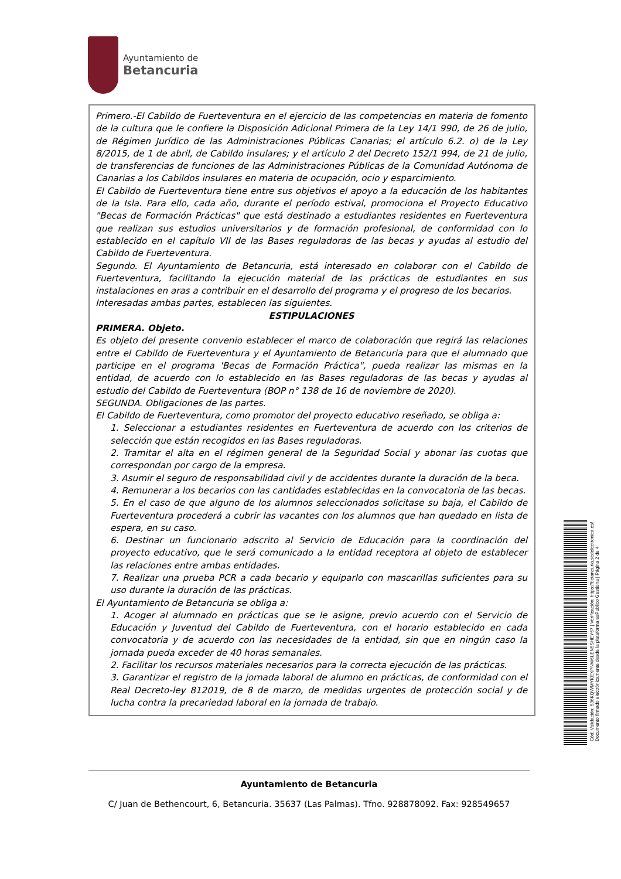Ayuntamiento de
Betancuria
Primero.-El Cabildo de Fuerteventura en el ejercicio de las competencias en materia de fomento de la cultura que le confiere la Disposición Adicional Primera de la Ley 14/1 990, de 26 de julio, de Régimen Jurídico de las Administraciones Públicas Canarias; el artículo 6.2. o) de la Ley 8/2015, de 1 de abril, de Cabildo insulares; y el artículo 2 del Decreto 152/1 994, de 21 de julio, de transferencias de funciones de las Administraciones Públicas de la Comunidad Autónoma de Canarias a los Cabildos insulares en materia de ocupación, ocio y esparcimiento.
El Cabildo de Fuerteventura tiene entre sus objetivos el apoyo a la educación de los habitantes de la Isla. Para ello, cada año, durante el período estival, promociona el Proyecto Educativo "Becas de Formación Prácticas" que está destinado a estudiantes residentes en Fuerteventura que realizan sus estudios universitarios y de formación profesional, de conformidad con lo establecido en el capítulo VII de las Bases reguladoras de las becas y ayudas al estudio del Cabildo de Fuerteventura.
Segundo. El Ayuntamiento de Betancuria, está interesado en colaborar con el Cabildo de Fuerteventura, facilitando la ejecución material de las prácticas de estudiantes en sus instalaciones en aras a contribuir en el desarrollo del programa y el progreso de los becarios.
Interesadas ambas partes, establecen las siguientes.
ESTIPULACIONES
PRIMERA. Objeto.
Es objeto del presente convenio establecer el marco de colaboración que regirá las relaciones entre el Cabildo de Fuerteventura y el Ayuntamiento de Betancuria para que el alumnado que participe en el programa 'Becas de Formación Práctica", pueda realizar las mismas en la entidad, de acuerdo con lo establecido en las Bases reguladoras de las becas y ayudas al estudio del Cabildo de Fuerteventura (BOP n° 138 de 16 de noviembre de 2020).
SEGUNDA. Obligaciones de las partes.
El Cabildo de Fuerteventura, como promotor del proyecto educativo reseñado, se obliga a:
1. Seleccionar a estudiantes residentes en Fuerteventura de acuerdo con los criterios de selección que están recogidos en las Bases reguladoras.
2. Tramitar el alta en el régimen general de la Seguridad Social y abonar las cuotas que correspondan por cargo de la empresa.
3. Asumir el seguro de responsabilidad civil y de accidentes durante la duración de la beca.
4. Remunerar a los becarios con las cantidades establecidas en la convocatoria de las becas.
5. En el caso de que alguno de los alumnos seleccionados solicitase su baja, el Cabildo de Fuerteventura procederá a cubrir las vacantes con los alumnos que han quedado en lista de espera, en su caso.
6. Destinar un funcionario adscrito al Servicio de Educación para la coordinación del proyecto educativo, que le será comunicado a la entidad receptora al objeto de establecer las relaciones entre ambas entidades.
7. Realizar una prueba PCR a cada becario y equiparlo con mascarillas suficientes para su uso durante la duración de las prácticas.
El Ayuntamiento de Betancuria se obliga a:
1. Acoger al alumnado en prácticas que se le asigne, previo acuerdo con el Servicio de Educación y Juventud del Cabildo de Fuerteventura, con el horario establecido en cada convocatoria y de acuerdo con las necesidades de la entidad, sin que en ningún caso la jornada pueda exceder de 40 horas semanales.
2. Facilitar los recursos materiales necesarios para la correcta ejecución de las prácticas.
3. Garantizar el registro de la jornada laboral de alumno en prácticas, de conformidad con el Real Decreto-ley 812019, de 8 de marzo, de medidas urgentes de protección social y de lucha contra la precariedad laboral en la jornada de trabajo.
Ayuntamiento de Betancuria
C/ Juan de Bethencourt, 6, Betancuria. 35637 (Las Palmas). Tfno. 928878092. Fax: 928549657
Cód. Validación: 536KQWMYKEXPNW6LEN5SHEY67 | Verificación: https://betancuria.sedelectronica.es/ Documento firmado electrónicamente desde la plataforma esPublico Gestiona | Página 2 de 4